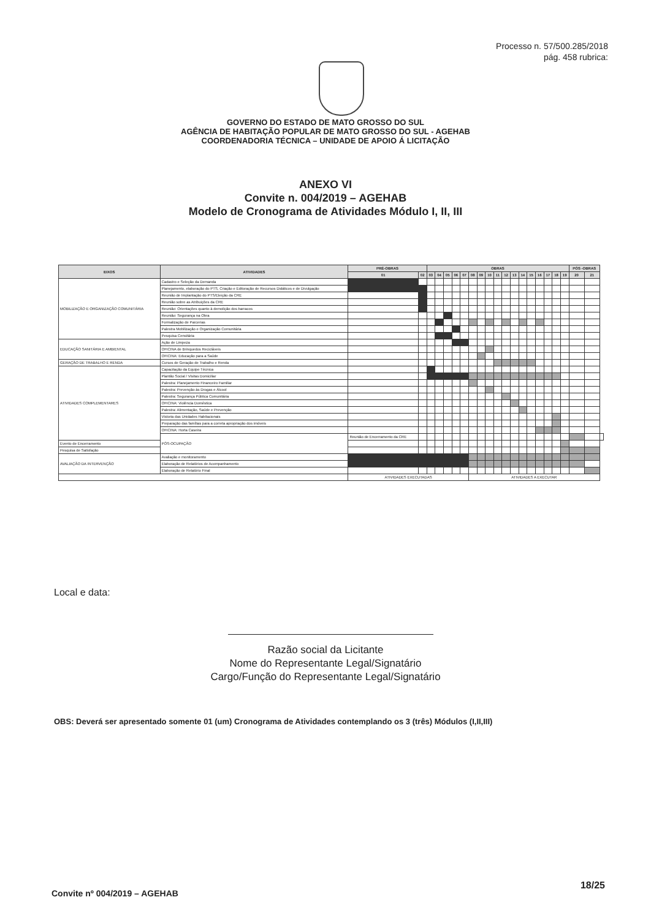Processo n. 57/500.285/2018
pág. 458 rubrica:
GOVERNO DO ESTADO DE MATO GROSSO DO SUL
AGÊNCIA DE HABITAÇÃO POPULAR DE MATO GROSSO DO SUL - AGEHAB
COORDENADORIA TÉCNICA – UNIDADE DE APOIO Á LICITAÇÃO
ANEXO VI
Convite n. 004/2019 – AGEHAB
Modelo de Cronograma de Atividades Módulo I, II, III
| EIXOS | ATIVIDADES | PRÉ-OBRAS | | OBRAS | | | | | | | | | | | | | | | | | PÓS -OBRAS | | |
| --- | --- | --- | --- | --- | --- | --- | --- | --- | --- | --- | --- | --- | --- | --- | --- | --- | --- | --- | --- | --- | --- | --- | --- |
| | | 01 | 02 | 03 | 04 | 05 | 06 | 07 | 08 | 09 | 10 | 11 | 12 | 13 | 14 | 15 | 16 | 17 | 18 | 19 | 20 | 21 | |
| MOBILIZAÇÃO E ORGANIZAÇÃO COMUNITÁRIA | Cadastro e Seleção da Demanda | | | | | | | | | | | | | | | | | | | | | | |
| | Planejamento, elaboração do PTS, Criação e Editoração de Recursos Didáticos e de Divulgação | | | | | | | | | | | | | | | | | | | | | | |
| | Reunião de Implantação do PTS/Eleição da CRE | | | | | | | | | | | | | | | | | | | | | | |
| | Reunião sobre as Atribuições da CRE | | | | | | | | | | | | | | | | | | | | | | |
| | Reunião: Orientações quanto à demolição dos barracos | | | | | | | | | | | | | | | | | | | | | | |
| | Reunião: Segurança na Obra | | | | | | | | | | | | | | | | | | | | | | |
| | Formalização de Parcerias | | | | | | | | | | | | | | | | | | | | | | |
| | Palestra Mobilização e Organização Comunitária | | | | | | | | | | | | | | | | | | | | | | |
| | Pesquisa Censitária | | | | | | | | | | | | | | | | | | | | | | |
| EDUCAÇÃO SANITÁRIA E AMBIENTAL | Ação de Limpeza | | | | | | | | | | | | | | | | | | | | | | |
| | OFICINA de Brinquedos Recicláveis | | | | | | | | | | | | | | | | | | | | | | |
| | OFICINA: Educação para a Saúde | | | | | | | | | | | | | | | | | | | | | | |
| GERAÇÃO DE TRABALHO E RENDA | Cursos de Geração de Trabalho e Renda | | | | | | | | | | | | | | | | | | | | | | |
| ATIVIDADES COMPLEMENTARES | Capacitação da Equipe Técnica | | | | | | | | | | | | | | | | | | | | | | |
| | Plantão Social / Visitas Domiciliar | | | | | | | | | | | | | | | | | | | | | | |
| | Palestra: Planejamento Financeiro Familiar | | | | | | | | | | | | | | | | | | | | | | |
| | Palestra: Prevenção às Drogas e Álcool | | | | | | | | | | | | | | | | | | | | | | |
| | Palestra: Segurança Pública Comunitária | | | | | | | | | | | | | | | | | | | | | | |
| | OFICINA: Violência Doméstica | | | | | | | | | | | | | | | | | | | | | | |
| | Palestra: Alimentação, Saúde e Prevenção | | | | | | | | | | | | | | | | | | | | | | |
| | Vistoria das Unidades Habitacionais | | | | | | | | | | | | | | | | | | | | | | |
| | Preparação das famílias para a correta apropriação dos imóveis | | | | | | | | | | | | | | | | | | | | | | |
| | OFICINA: Horta Caseira | | | | | | | | | | | | | | | | | | | | | | |
| | PÓS-OCUPAÇÃO | Reunião de Encerramento da CRE | | | | | | | | | | | | | | | | | | | | | |
| Evento de Encerramento | | | | | | | | | | | | | | | | | | | | | | | |
| Pesquisa de Satisfação | | | | | | | | | | | | | | | | | | | | | | | |
| AVALIAÇÃO DA INTERVENÇÃO | Avaliação e monitoramento | | | | | | | | | | | | | | | | | | | | | | |
| | Elaboração de Relatórios de Acompanhamento | | | | | | | | | | | | | | | | | | | | | | |
| | Elaboração de Relatório Final | | | | | | | | | | | | | | | | | | | | | | |
| | | ATIVIDADES EXECUTADAS | | | | | | | ATIVIDADES A EXECUTAR | | | | | | | | | | | | | | |
Local e data:
Razão social da Licitante
Nome do Representante Legal/Signatário
Cargo/Função do Representante Legal/Signatário
OBS: Deverá ser apresentado somente 01 (um) Cronograma de Atividades contemplando os 3 (três) Módulos (I,II,III)
Convite nº 004/2019 – AGEHAB
18/25